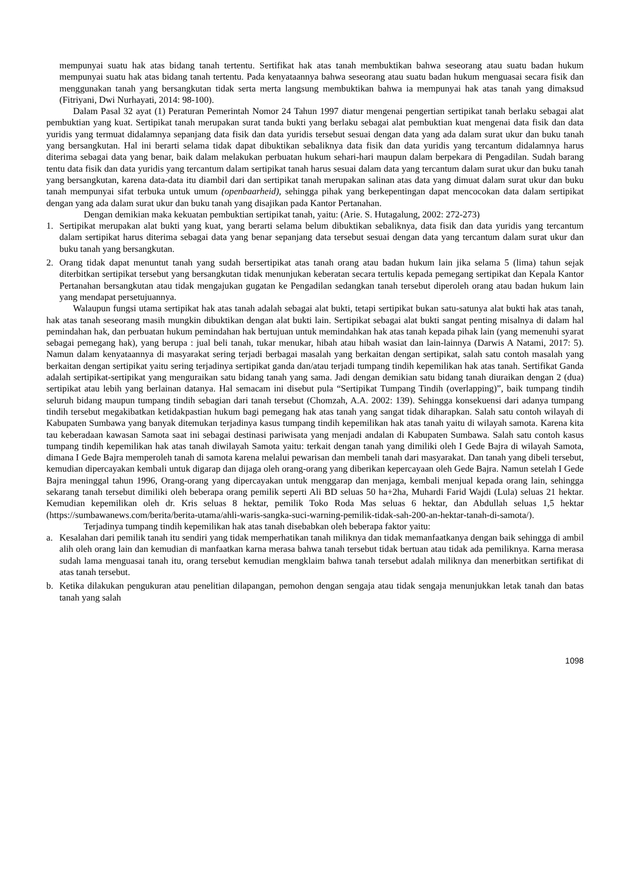mempunyai suatu hak atas bidang tanah tertentu. Sertifikat hak atas tanah membuktikan bahwa seseorang atau suatu badan hukum mempunyai suatu hak atas bidang tanah tertentu. Pada kenyataannya bahwa seseorang atau suatu badan hukum menguasai secara fisik dan menggunakan tanah yang bersangkutan tidak serta merta langsung membuktikan bahwa ia mempunyai hak atas tanah yang dimaksud (Fitriyani, Dwi Nurhayati, 2014: 98-100).
Dalam Pasal 32 ayat (1) Peraturan Pemerintah Nomor 24 Tahun 1997 diatur mengenai pengertian sertipikat tanah berlaku sebagai alat pembuktian yang kuat. Sertipikat tanah merupakan surat tanda bukti yang berlaku sebagai alat pembuktian kuat mengenai data fisik dan data yuridis yang termuat didalamnya sepanjang data fisik dan data yuridis tersebut sesuai dengan data yang ada dalam surat ukur dan buku tanah yang bersangkutan. Hal ini berarti selama tidak dapat dibuktikan sebaliknya data fisik dan data yuridis yang tercantum didalamnya harus diterima sebagai data yang benar, baik dalam melakukan perbuatan hukum sehari-hari maupun dalam berpekara di Pengadilan. Sudah barang tentu data fisik dan data yuridis yang tercantum dalam sertipikat tanah harus sesuai dalam data yang tercantum dalam surat ukur dan buku tanah yang bersangkutan, karena data-data itu diambil dari dan sertipikat tanah merupakan salinan atas data yang dimuat dalam surat ukur dan buku tanah mempunyai sifat terbuka untuk umum (openbaarheid), sehingga pihak yang berkepentingan dapat mencocokan data dalam sertipikat dengan yang ada dalam surat ukur dan buku tanah yang disajikan pada Kantor Pertanahan.
Dengan demikian maka kekuatan pembuktian sertipikat tanah, yaitu: (Arie. S. Hutagalung, 2002: 272-273)
1. Sertipikat merupakan alat bukti yang kuat, yang berarti selama belum dibuktikan sebaliknya, data fisik dan data yuridis yang tercantum dalam sertipikat harus diterima sebagai data yang benar sepanjang data tersebut sesuai dengan data yang tercantum dalam surat ukur dan buku tanah yang bersangkutan.
2. Orang tidak dapat menuntut tanah yang sudah bersertipikat atas tanah orang atau badan hukum lain jika selama 5 (lima) tahun sejak diterbitkan sertipikat tersebut yang bersangkutan tidak menunjukan keberatan secara tertulis kepada pemegang sertipikat dan Kepala Kantor Pertanahan bersangkutan atau tidak mengajukan gugatan ke Pengadilan sedangkan tanah tersebut diperoleh orang atau badan hukum lain yang mendapat persetujuannya.
Walaupun fungsi utama sertipikat hak atas tanah adalah sebagai alat bukti, tetapi sertipikat bukan satu-satunya alat bukti hak atas tanah, hak atas tanah seseorang masih mungkin dibuktikan dengan alat bukti lain. Sertipikat sebagai alat bukti sangat penting misalnya di dalam hal pemindahan hak, dan perbuatan hukum pemindahan hak bertujuan untuk memindahkan hak atas tanah kepada pihak lain (yang memenuhi syarat sebagai pemegang hak), yang berupa : jual beli tanah, tukar menukar, hibah atau hibah wasiat dan lain-lainnya (Darwis A Natami, 2017: 5). Namun dalam kenyataannya di masyarakat sering terjadi berbagai masalah yang berkaitan dengan sertipikat, salah satu contoh masalah yang berkaitan dengan sertipikat yaitu sering terjadinya sertipikat ganda dan/atau terjadi tumpang tindih kepemilikan hak atas tanah. Sertifikat Ganda adalah sertipikat-sertipikat yang menguraikan satu bidang tanah yang sama. Jadi dengan demikian satu bidang tanah diuraikan dengan 2 (dua) sertipikat atau lebih yang berlainan datanya. Hal semacam ini disebut pula “Sertipikat Tumpang Tindih (overlapping)”, baik tumpang tindih seluruh bidang maupun tumpang tindih sebagian dari tanah tersebut (Chomzah, A.A. 2002: 139). Sehingga konsekuensi dari adanya tumpang tindih tersebut megakibatkan ketidakpastian hukum bagi pemegang hak atas tanah yang sangat tidak diharapkan. Salah satu contoh wilayah di Kabupaten Sumbawa yang banyak ditemukan terjadinya kasus tumpang tindih kepemilikan hak atas tanah yaitu di wilayah samota. Karena kita tau keberadaan kawasan Samota saat ini sebagai destinasi pariwisata yang menjadi andalan di Kabupaten Sumbawa. Salah satu contoh kasus tumpang tindih kepemilikan hak atas tanah diwilayah Samota yaitu: terkait dengan tanah yang dimiliki oleh I Gede Bajra di wilayah Samota, dimana I Gede Bajra memperoleh tanah di samota karena melalui pewarisan dan membeli tanah dari masyarakat. Dan tanah yang dibeli tersebut, kemudian dipercayakan kembali untuk digarap dan dijaga oleh orang-orang yang diberikan kepercayaan oleh Gede Bajra. Namun setelah I Gede Bajra meninggal tahun 1996, Orang-orang yang dipercayakan untuk menggarap dan menjaga, kembali menjual kepada orang lain, sehingga sekarang tanah tersebut dimiliki oleh beberapa orang pemilik seperti Ali BD seluas 50 ha+2ha, Muhardi Farid Wajdi (Lula) seluas 21 hektar. Kemudian kepemilikan oleh dr. Kris seluas 8 hektar, pemilik Toko Roda Mas seluas 6 hektar, dan Abdullah seluas 1,5 hektar (https://sumbawanews.com/berita/berita-utama/ahli-waris-sangka-suci-warning-pemilik-tidak-sah-200-an-hektar-tanah-di-samota/).
Terjadinya tumpang tindih kepemilikan hak atas tanah disebabkan oleh beberapa faktor yaitu:
a. Kesalahan dari pemilik tanah itu sendiri yang tidak memperhatikan tanah miliknya dan tidak memanfaatkanya dengan baik sehingga di ambil alih oleh orang lain dan kemudian di manfaatkan karna merasa bahwa tanah tersebut tidak bertuan atau tidak ada pemiliknya. Karna merasa sudah lama menguasai tanah itu, orang tersebut kemudian mengklaim bahwa tanah tersebut adalah miliknya dan menerbitkan sertifikat di atas tanah tersebut.
b. Ketika dilakukan pengukuran atau penelitian dilapangan, pemohon dengan sengaja atau tidak sengaja menunjukkan letak tanah dan batas tanah yang salah
1098